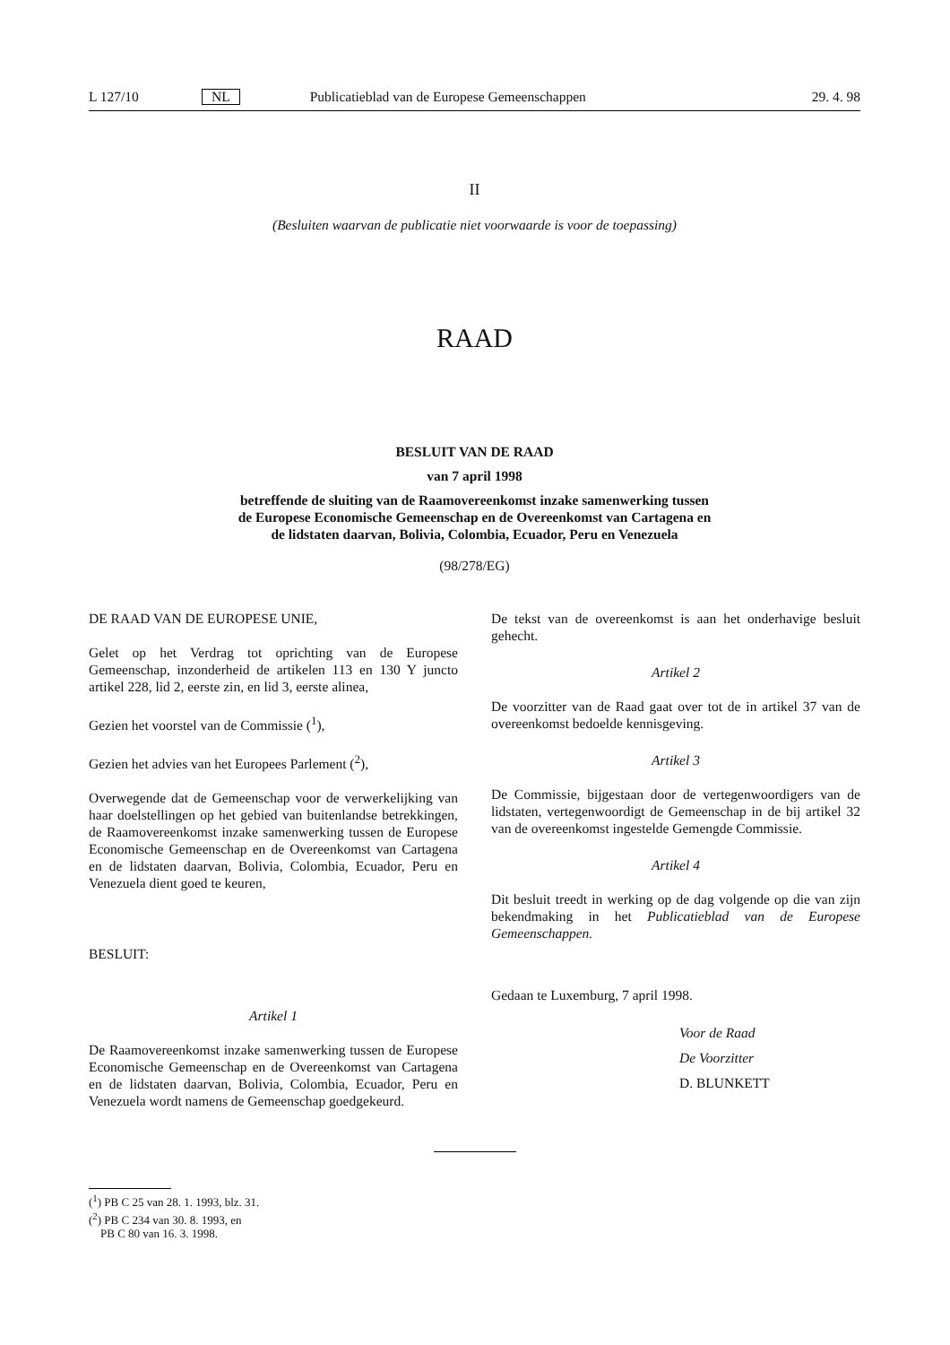L 127/10 NL Publicatieblad van de Europese Gemeenschappen 29. 4. 98
II
(Besluiten waarvan de publicatie niet voorwaarde is voor de toepassing)
RAAD
BESLUIT VAN DE RAAD
van 7 april 1998
betreffende de sluiting van de Raamovereenkomst inzake samenwerking tussen
de Europese Economische Gemeenschap en de Overeenkomst van Cartagena en
de lidstaten daarvan, Bolivia, Colombia, Ecuador, Peru en Venezuela
(98/278/EG)
DE RAAD VAN DE EUROPESE UNIE,
Gelet op het Verdrag tot oprichting van de Europese Gemeenschap, inzonderheid de artikelen 113 en 130 Y juncto artikel 228, lid 2, eerste zin, en lid 3, eerste alinea,
Gezien het voorstel van de Commissie (<sup>1</sup>),
Gezien het advies van het Europees Parlement (<sup>2</sup>),
Overwegende dat de Gemeenschap voor de verwerkelijking van haar doelstellingen op het gebied van buitenlandse betrekkingen, de Raamovereenkomst inzake samenwerking tussen de Europese Economische Gemeenschap en de Overeenkomst van Cartagena en de lidstaten daarvan, Bolivia, Colombia, Ecuador, Peru en Venezuela dient goed te keuren,
BESLUIT:
Artikel 1
De Raamovereenkomst inzake samenwerking tussen de Europese Economische Gemeenschap en de Overeenkomst van Cartagena en de lidstaten daarvan, Bolivia, Colombia, Ecuador, Peru en Venezuela wordt namens de Gemeenschap goedgekeurd.
De tekst van de overeenkomst is aan het onderhavige besluit gehecht.
Artikel 2
De voorzitter van de Raad gaat over tot de in artikel 37 van de overeenkomst bedoelde kennisgeving.
Artikel 3
De Commissie, bijgestaan door de vertegenwoordigers van de lidstaten, vertegenwoordigt de Gemeenschap in de bij artikel 32 van de overeenkomst ingestelde Gemengde Commissie.
Artikel 4
Dit besluit treedt in werking op de dag volgende op die van zijn bekendmaking in het Publicatieblad van de Europese Gemeenschappen.
Gedaan te Luxemburg, 7 april 1998.
Voor de Raad
De Voorzitter
D. BLUNKETT
(<sup>1</sup>) PB C 25 van 28. 1. 1993, blz. 31.
(<sup>2</sup>) PB C 234 van 30. 8. 1993, en
PB C 80 van 16. 3. 1998.